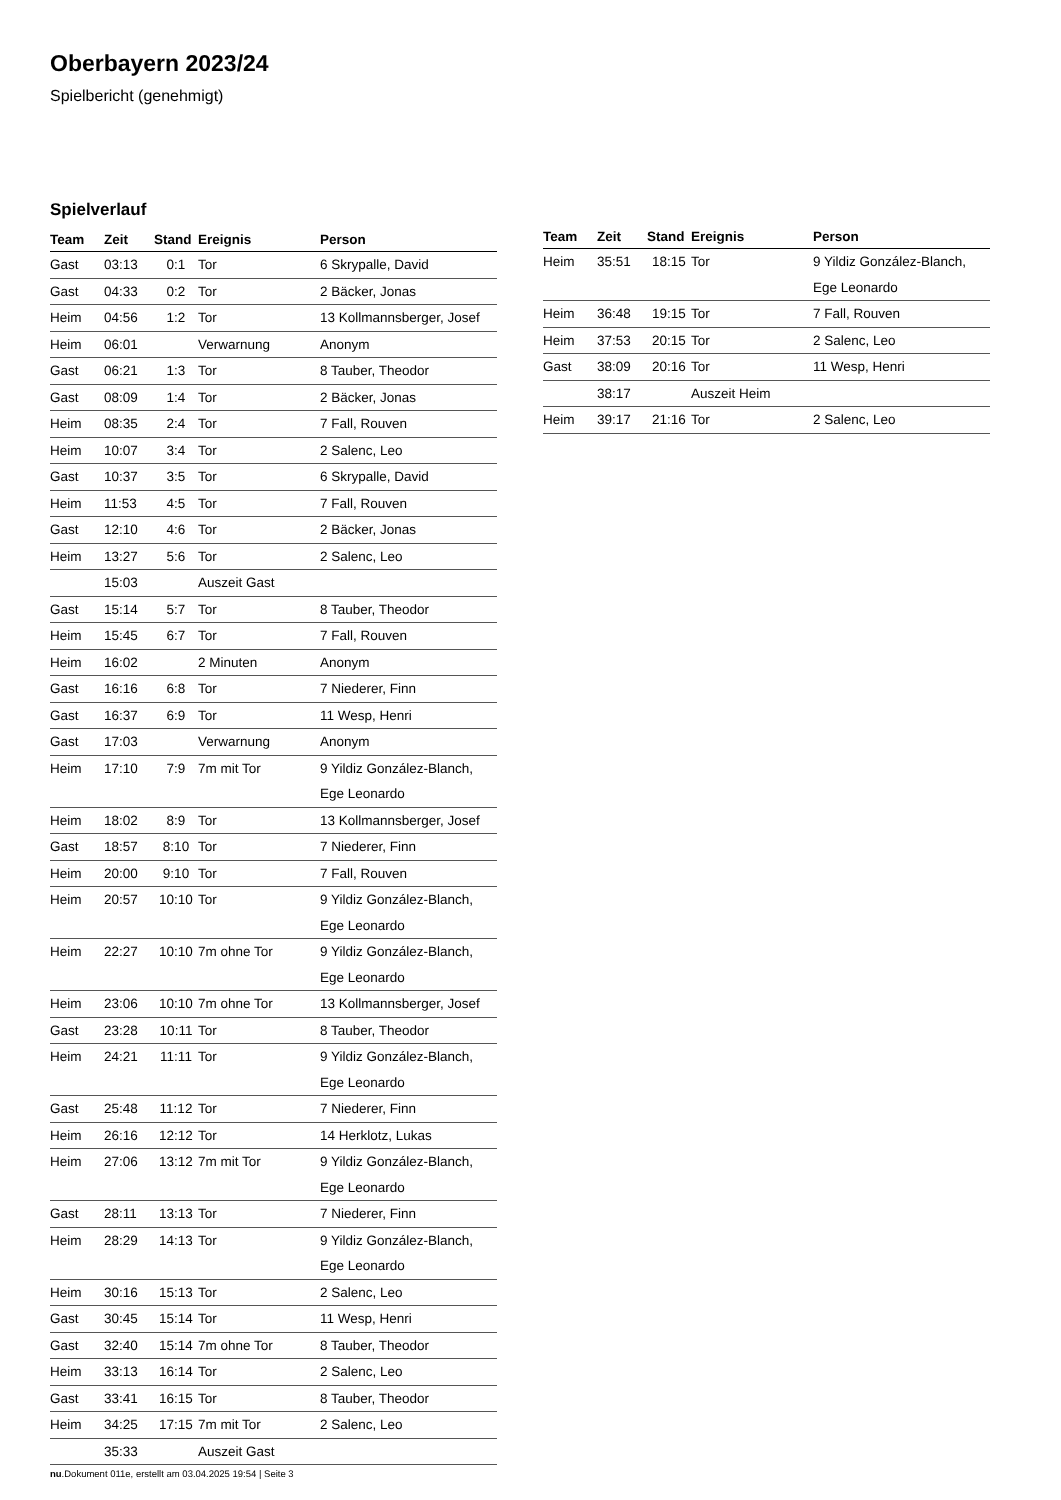Oberbayern 2023/24
Spielbericht (genehmigt)
Spielverlauf
| Team | Zeit | Stand | Ereignis | Person |
| --- | --- | --- | --- | --- |
| Gast | 03:13 | 0:1 | Tor | 6 Skrypalle, David |
| Gast | 04:33 | 0:2 | Tor | 2 Bäcker, Jonas |
| Heim | 04:56 | 1:2 | Tor | 13 Kollmannsberger, Josef |
| Heim | 06:01 | | Verwarnung | Anonym |
| Gast | 06:21 | 1:3 | Tor | 8 Tauber, Theodor |
| Gast | 08:09 | 1:4 | Tor | 2 Bäcker, Jonas |
| Heim | 08:35 | 2:4 | Tor | 7 Fall, Rouven |
| Heim | 10:07 | 3:4 | Tor | 2 Salenc, Leo |
| Gast | 10:37 | 3:5 | Tor | 6 Skrypalle, David |
| Heim | 11:53 | 4:5 | Tor | 7 Fall, Rouven |
| Gast | 12:10 | 4:6 | Tor | 2 Bäcker, Jonas |
| Heim | 13:27 | 5:6 | Tor | 2 Salenc, Leo |
| | 15:03 | | Auszeit Gast | |
| Gast | 15:14 | 5:7 | Tor | 8 Tauber, Theodor |
| Heim | 15:45 | 6:7 | Tor | 7 Fall, Rouven |
| Heim | 16:02 | | 2 Minuten | Anonym |
| Gast | 16:16 | 6:8 | Tor | 7 Niederer, Finn |
| Gast | 16:37 | 6:9 | Tor | 11 Wesp, Henri |
| Gast | 17:03 | | Verwarnung | Anonym |
| Heim | 17:10 | 7:9 | 7m mit Tor | 9 Yildiz González-Blanch, Ege Leonardo |
| Heim | 18:02 | 8:9 | Tor | 13 Kollmannsberger, Josef |
| Gast | 18:57 | 8:10 | Tor | 7 Niederer, Finn |
| Heim | 20:00 | 9:10 | Tor | 7 Fall, Rouven |
| Heim | 20:57 | 10:10 | Tor | 9 Yildiz González-Blanch, Ege Leonardo |
| Heim | 22:27 | 10:10 | 7m ohne Tor | 9 Yildiz González-Blanch, Ege Leonardo |
| Heim | 23:06 | 10:10 | 7m ohne Tor | 13 Kollmannsberger, Josef |
| Gast | 23:28 | 10:11 | Tor | 8 Tauber, Theodor |
| Heim | 24:21 | 11:11 | Tor | 9 Yildiz González-Blanch, Ege Leonardo |
| Gast | 25:48 | 11:12 | Tor | 7 Niederer, Finn |
| Heim | 26:16 | 12:12 | Tor | 14 Herklotz, Lukas |
| Heim | 27:06 | 13:12 | 7m mit Tor | 9 Yildiz González-Blanch, Ege Leonardo |
| Gast | 28:11 | 13:13 | Tor | 7 Niederer, Finn |
| Heim | 28:29 | 14:13 | Tor | 9 Yildiz González-Blanch, Ege Leonardo |
| Heim | 30:16 | 15:13 | Tor | 2 Salenc, Leo |
| Gast | 30:45 | 15:14 | Tor | 11 Wesp, Henri |
| Gast | 32:40 | 15:14 | 7m ohne Tor | 8 Tauber, Theodor |
| Heim | 33:13 | 16:14 | Tor | 2 Salenc, Leo |
| Gast | 33:41 | 16:15 | Tor | 8 Tauber, Theodor |
| Heim | 34:25 | 17:15 | 7m mit Tor | 2 Salenc, Leo |
| | 35:33 | | Auszeit Gast | |
| Team | Zeit | Stand | Ereignis | Person |
| --- | --- | --- | --- | --- |
| Heim | 35:51 | 18:15 | Tor | 9 Yildiz González-Blanch, Ege Leonardo |
| Heim | 36:48 | 19:15 | Tor | 7 Fall, Rouven |
| Heim | 37:53 | 20:15 | Tor | 2 Salenc, Leo |
| Gast | 38:09 | 20:16 | Tor | 11 Wesp, Henri |
| | 38:17 | | Auszeit Heim | |
| Heim | 39:17 | 21:16 | Tor | 2 Salenc, Leo |
nu.Dokument 011e, erstellt am 03.04.2025 19:54 | Seite 3